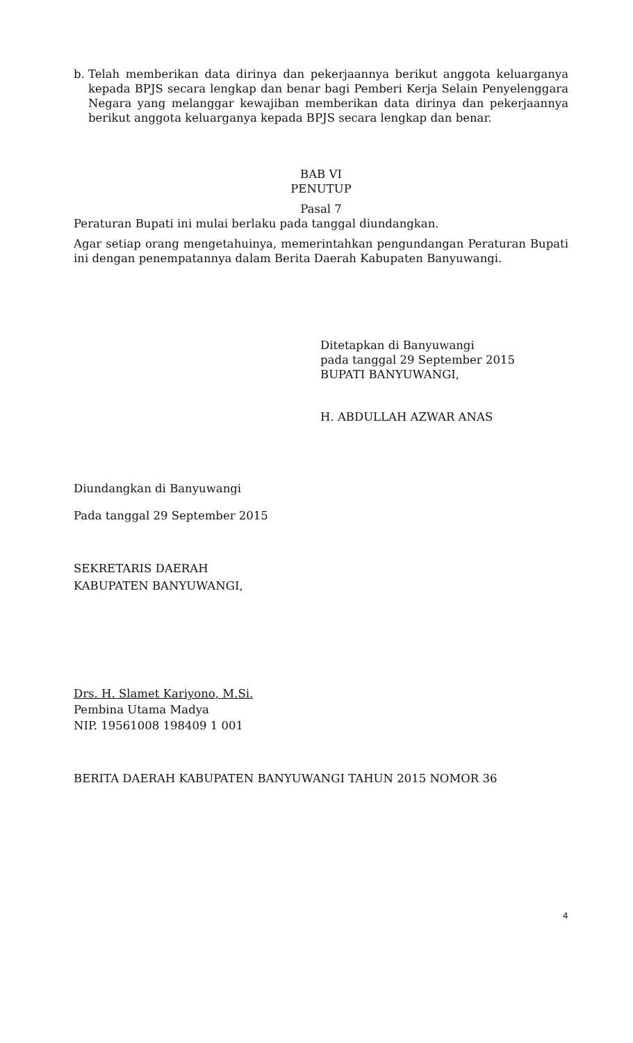b. Telah memberikan data dirinya dan pekerjaannya berikut anggota keluarganya kepada BPJS secara lengkap dan benar bagi Pemberi Kerja Selain Penyelenggara Negara yang melanggar kewajiban memberikan data dirinya dan pekerjaannya berikut anggota keluarganya kepada BPJS secara lengkap dan benar.
BAB VI
PENUTUP
Pasal 7
Peraturan Bupati ini mulai berlaku pada tanggal diundangkan.
Agar setiap orang mengetahuinya, memerintahkan pengundangan Peraturan Bupati ini dengan penempatannya dalam Berita Daerah Kabupaten Banyuwangi.
Ditetapkan di Banyuwangi
pada tanggal 29 September 2015
BUPATI BANYUWANGI,
H. ABDULLAH AZWAR ANAS
Diundangkan di Banyuwangi
Pada tanggal 29 September 2015
SEKRETARIS DAERAH
KABUPATEN BANYUWANGI,
Drs. H. Slamet Kariyono, M.Si.
Pembina Utama Madya
NIP. 19561008 198409 1 001
BERITA DAERAH KABUPATEN BANYUWANGI TAHUN 2015 NOMOR 36
4